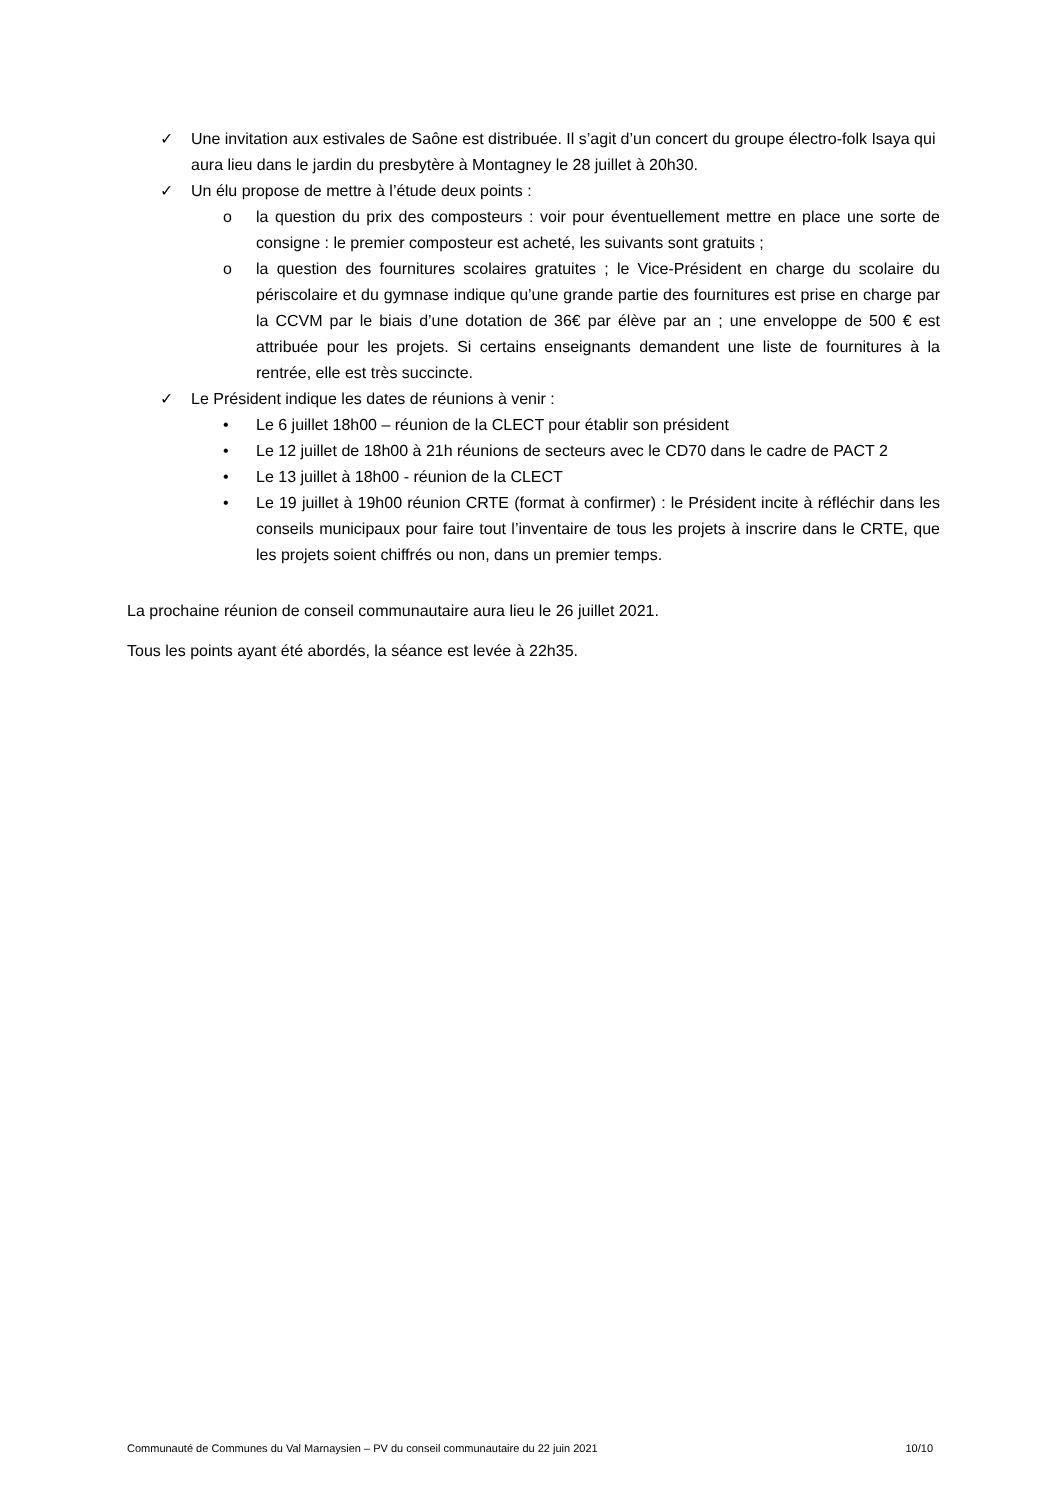✓ Une invitation aux estivales de Saône est distribuée. Il s’agit d’un concert du groupe électro-folk Isaya qui aura lieu dans le jardin du presbytère à Montagney le 28 juillet à 20h30.
✓ Un élu propose de mettre à l’étude deux points :
o la question du prix des composteurs : voir pour éventuellement mettre en place une sorte de consigne : le premier composteur est acheté, les suivants sont gratuits ;
o la question des fournitures scolaires gratuites ; le Vice-Président en charge du scolaire du périscolaire et du gymnase indique qu’une grande partie des fournitures est prise en charge par la CCVM par le biais d’une dotation de 36€ par élève par an ; une enveloppe de 500 € est attribuée pour les projets. Si certains enseignants demandent une liste de fournitures à la rentrée, elle est très succincte.
✓ Le Président indique les dates de réunions à venir :
• Le 6 juillet 18h00 – réunion de la CLECT pour établir son président
• Le 12 juillet de 18h00 à 21h réunions de secteurs avec le CD70 dans le cadre de PACT 2
• Le 13 juillet à 18h00 - réunion de la CLECT
• Le 19 juillet à 19h00 réunion CRTE (format à confirmer) : le Président incite à réfléchir dans les conseils municipaux pour faire tout l’inventaire de tous les projets à inscrire dans le CRTE, que les projets soient chiffrés ou non, dans un premier temps.
La prochaine réunion de conseil communautaire aura lieu le 26 juillet 2021.
Tous les points ayant été abordés, la séance est levée à 22h35.
Communauté de Communes du Val Marnaysien – PV du conseil communautaire du 22 juin 2021 10/10